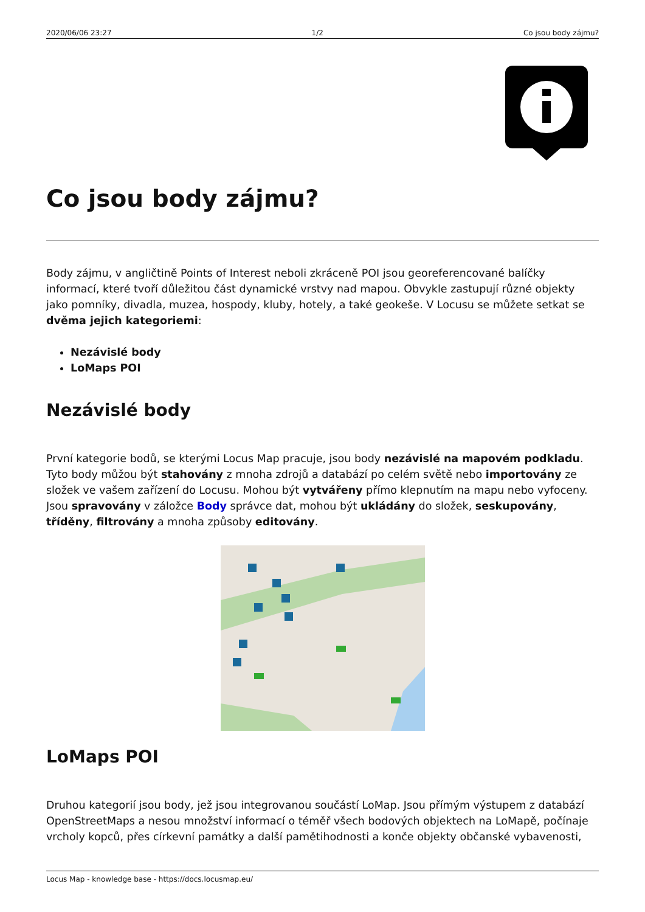2020/06/06 23:27 1/2 Co jsou body zájmu?
Co jsou body zájmu?
Body zájmu, v angličtině Points of Interest neboli zkráceně POI jsou georeferencované balíčky informací, které tvoří důležitou část dynamické vrstvy nad mapou. Obvykle zastupují různé objekty jako pomníky, divadla, muzea, hospody, kluby, hotely, a také geokeše. V Locusu se můžete setkat se dvěma jejich kategoriemi:
Nezávislé body
LoMaps POI
Nezávislé body
První kategorie bodů, se kterými Locus Map pracuje, jsou body nezávislé na mapovém podkladu. Tyto body můžou být stahovány z mnoha zdrojů a databází po celém světě nebo importovány ze složek ve vašem zařízení do Locusu. Mohou být vytvářeny přímo klepnutím na mapu nebo vyfoceny. Jsou spravovány v záložce Body správce dat, mohou být ukládány do složek, seskupovány, tříděny, filtrovány a mnoha způsoby editovány.
LoMaps POI
Druhou kategorií jsou body, jež jsou integrovanou součástí LoMap. Jsou přímým výstupem z databází OpenStreetMaps a nesou množství informací o téměř všech bodových objektech na LoMapě, počínaje vrcholy kopců, přes církevní památky a další pamětihodnosti a konče objekty občanské vybavenosti,
Locus Map - knowledge base - https://docs.locusmap.eu/